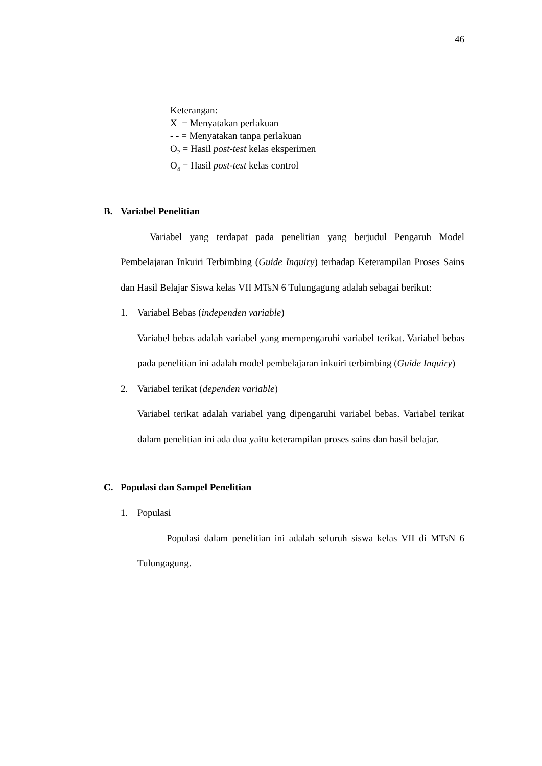46
Keterangan:
X = Menyatakan perlakuan
- - = Menyatakan tanpa perlakuan
O<sub>2</sub> = Hasil post-test kelas eksperimen
O<sub>4</sub> = Hasil post-test kelas control
B. Variabel Penelitian
Variabel yang terdapat pada penelitian yang berjudul Pengaruh Model Pembelajaran Inkuiri Terbimbing (Guide Inquiry) terhadap Keterampilan Proses Sains dan Hasil Belajar Siswa kelas VII MTsN 6 Tulungagung adalah sebagai berikut:
1. Variabel Bebas (independen variable)
Variabel bebas adalah variabel yang mempengaruhi variabel terikat. Variabel bebas pada penelitian ini adalah model pembelajaran inkuiri terbimbing (Guide Inquiry)
2. Variabel terikat (dependen variable)
Variabel terikat adalah variabel yang dipengaruhi variabel bebas. Variabel terikat dalam penelitian ini ada dua yaitu keterampilan proses sains dan hasil belajar.
C. Populasi dan Sampel Penelitian
1. Populasi
Populasi dalam penelitian ini adalah seluruh siswa kelas VII di MTsN 6 Tulungagung.